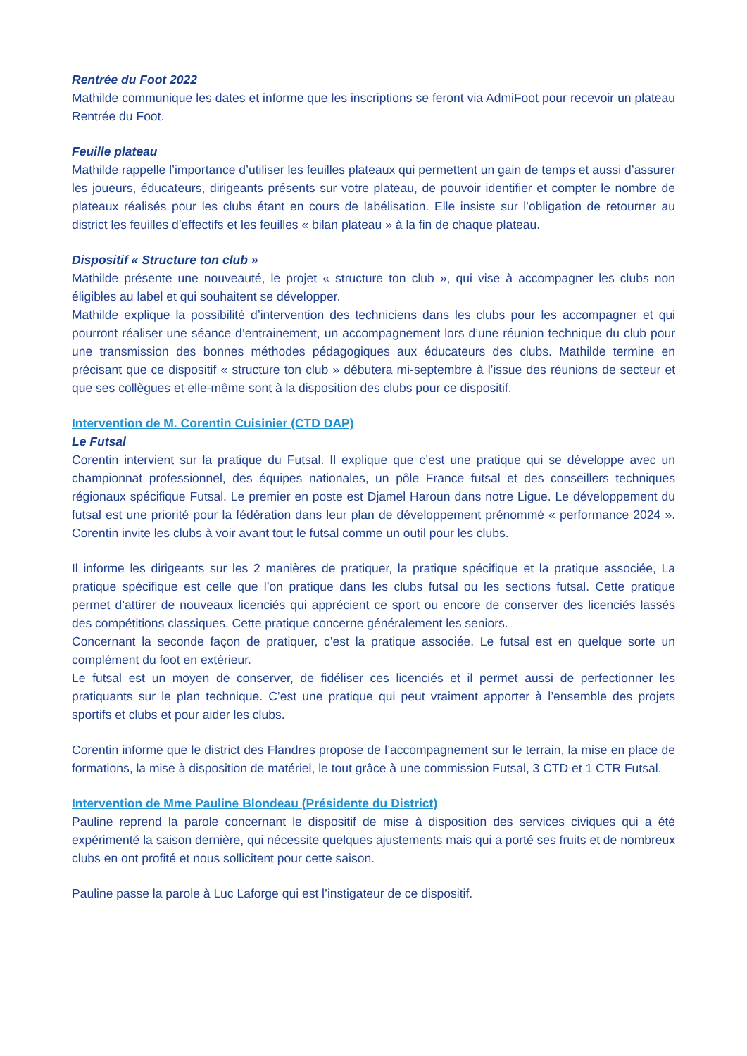Rentrée du Foot 2022
Mathilde communique les dates et informe que les inscriptions se feront via AdmiFoot pour recevoir un plateau Rentrée du Foot.
Feuille plateau
Mathilde rappelle l’importance d’utiliser les feuilles plateaux qui permettent un gain de temps et aussi d’assurer les joueurs, éducateurs, dirigeants présents sur votre plateau, de pouvoir identifier et compter le nombre de plateaux réalisés pour les clubs étant en cours de labélisation. Elle insiste sur l’obligation de retourner au district les feuilles d’effectifs et les feuilles « bilan plateau » à la fin de chaque plateau.
Dispositif « Structure ton club »
Mathilde présente une nouveauté, le projet « structure ton club », qui vise à accompagner les clubs non éligibles au label et qui souhaitent se développer.
Mathilde explique la possibilité d’intervention des techniciens dans les clubs pour les accompagner et qui pourront réaliser une séance d’entrainement, un accompagnement lors d’une réunion technique du club pour une transmission des bonnes méthodes pédagogiques aux éducateurs des clubs. Mathilde termine en précisant que ce dispositif « structure ton club » débutera mi-septembre à l’issue des réunions de secteur et que ses collègues et elle-même sont à la disposition des clubs pour ce dispositif.
Intervention de M. Corentin Cuisinier (CTD DAP)
Le Futsal
Corentin intervient sur la pratique du Futsal. Il explique que c’est une pratique qui se développe avec un championnat professionnel, des équipes nationales, un pôle France futsal et des conseillers techniques régionaux spécifique Futsal. Le premier en poste est Djamel Haroun dans notre Ligue. Le développement du futsal est une priorité pour la fédération dans leur plan de développement prénommé « performance 2024 ». Corentin invite les clubs à voir avant tout le futsal comme un outil pour les clubs.
Il informe les dirigeants sur les 2 manières de pratiquer, la pratique spécifique et la pratique associée, La pratique spécifique est celle que l’on pratique dans les clubs futsal ou les sections futsal. Cette pratique permet d’attirer de nouveaux licenciés qui apprécient ce sport ou encore de conserver des licenciés lassés des compétitions classiques. Cette pratique concerne généralement les seniors.
Concernant la seconde façon de pratiquer, c’est la pratique associée. Le futsal est en quelque sorte un complément du foot en extérieur.
Le futsal est un moyen de conserver, de fidéliser ces licenciés et il permet aussi de perfectionner les pratiquants sur le plan technique. C’est une pratique qui peut vraiment apporter à l’ensemble des projets sportifs et clubs et pour aider les clubs.
Corentin informe que le district des Flandres propose de l’accompagnement sur le terrain, la mise en place de formations, la mise à disposition de matériel, le tout grâce à une commission Futsal, 3 CTD et 1 CTR Futsal.
Intervention de Mme Pauline Blondeau (Présidente du District)
Pauline reprend la parole concernant le dispositif de mise à disposition des services civiques qui a été expérimenté la saison dernière, qui nécessite quelques ajustements mais qui a porté ses fruits et de nombreux clubs en ont profité et nous sollicitent pour cette saison.
Pauline passe la parole à Luc Laforge qui est l’instigateur de ce dispositif.